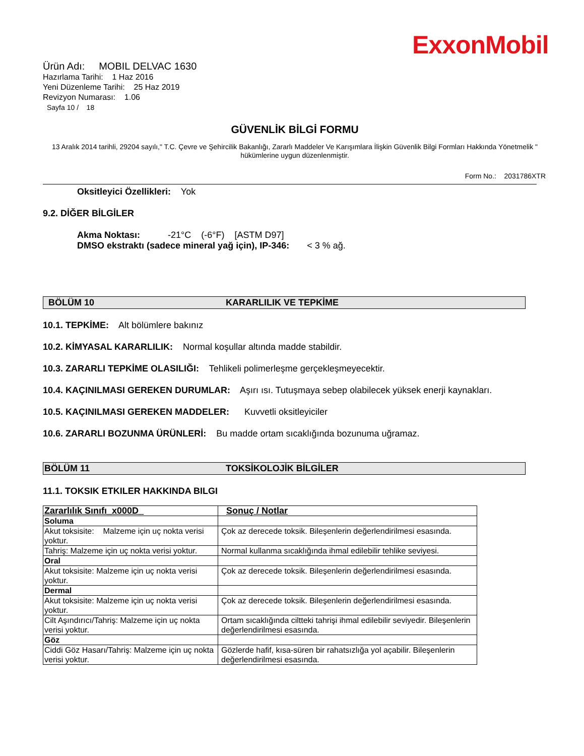ExxonMobil
Ürün Adı: MOBIL DELVAC 1630
Hazırlama Tarihi: 1 Haz 2016
Yeni Düzenleme Tarihi: 25 Haz 2019
Revizyon Numarası: 1.06
Sayfa 10 / 18
GÜVENLİK BİLGİ FORMU
13 Aralık 2014 tarihli, 29204 sayılı," T.C. Çevre ve Şehircilik Bakanlığı, Zararlı Maddeler Ve Karışımlara İlişkin Güvenlik Bilgi Formları Hakkında Yönetmelik " hükümlerine uygun düzenlenmiştir.
Form No.: 2031786XTR
Oksitleyici Özellikleri: Yok
9.2. DİĞER BİLGİLER
Akma Noktası: -21°C (-6°F) [ASTM D97]
DMSO ekstraktı (sadece mineral yağ için), IP-346: < 3 % ağ.
BÖLÜM 10 KARARLILIK VE TEPKİME
10.1. TEPKİME: Alt bölümlere bakınız
10.2. KİMYASAL KARARLILIK: Normal koşullar altında madde stabildir.
10.3. ZARARLI TEPKİME OLASILIĞI: Tehlikeli polimerleşme gerçekleşmeyecektir.
10.4. KAÇINILMASI GEREKEN DURUMLAR: Aşırı ısı. Tutuşmaya sebep olabilecek yüksek enerji kaynakları.
10.5. KAÇINILMASI GEREKEN MADDELER: Kuvvetli oksitleyiciler
10.6. ZARARLI BOZUNMA ÜRÜNLERİ: Bu madde ortam sıcaklığında bozunuma uğramaz.
BÖLÜM 11 TOKSİKOLOJİK BİLGİLER
11.1. TOKSIK ETKILER HAKKINDA BILGI
| Zararlılık Sınıfı_x000D_ | Sonuç / Notlar |
| Soluma | |
| Akut toksisite: Malzeme için uç nokta verisi yoktur. | Çok az derecede toksik. Bileşenlerin değerlendirilmesi esasında. |
| Tahriş: Malzeme için uç nokta verisi yoktur. | Normal kullanma sıcaklığında ihmal edilebilir tehlike seviyesi. |
| Oral | |
| Akut toksisite: Malzeme için uç nokta verisi yoktur. | Çok az derecede toksik. Bileşenlerin değerlendirilmesi esasında. |
| Dermal | |
| Akut toksisite: Malzeme için uç nokta verisi yoktur. | Çok az derecede toksik. Bileşenlerin değerlendirilmesi esasında. |
| Cilt Aşındırıcı/Tahriş: Malzeme için uç nokta verisi yoktur. | Ortam sıcaklığında ciltteki tahrişi ihmal edilebilir seviyedir. Bileşenlerin değerlendirilmesi esasında. |
| Göz | |
| Ciddi Göz Hasarı/Tahriş: Malzeme için uç nokta verisi yoktur. | Gözlerde hafif, kısa-süren bir rahatsızlığa yol açabilir. Bileşenlerin değerlendirilmesi esasında. |